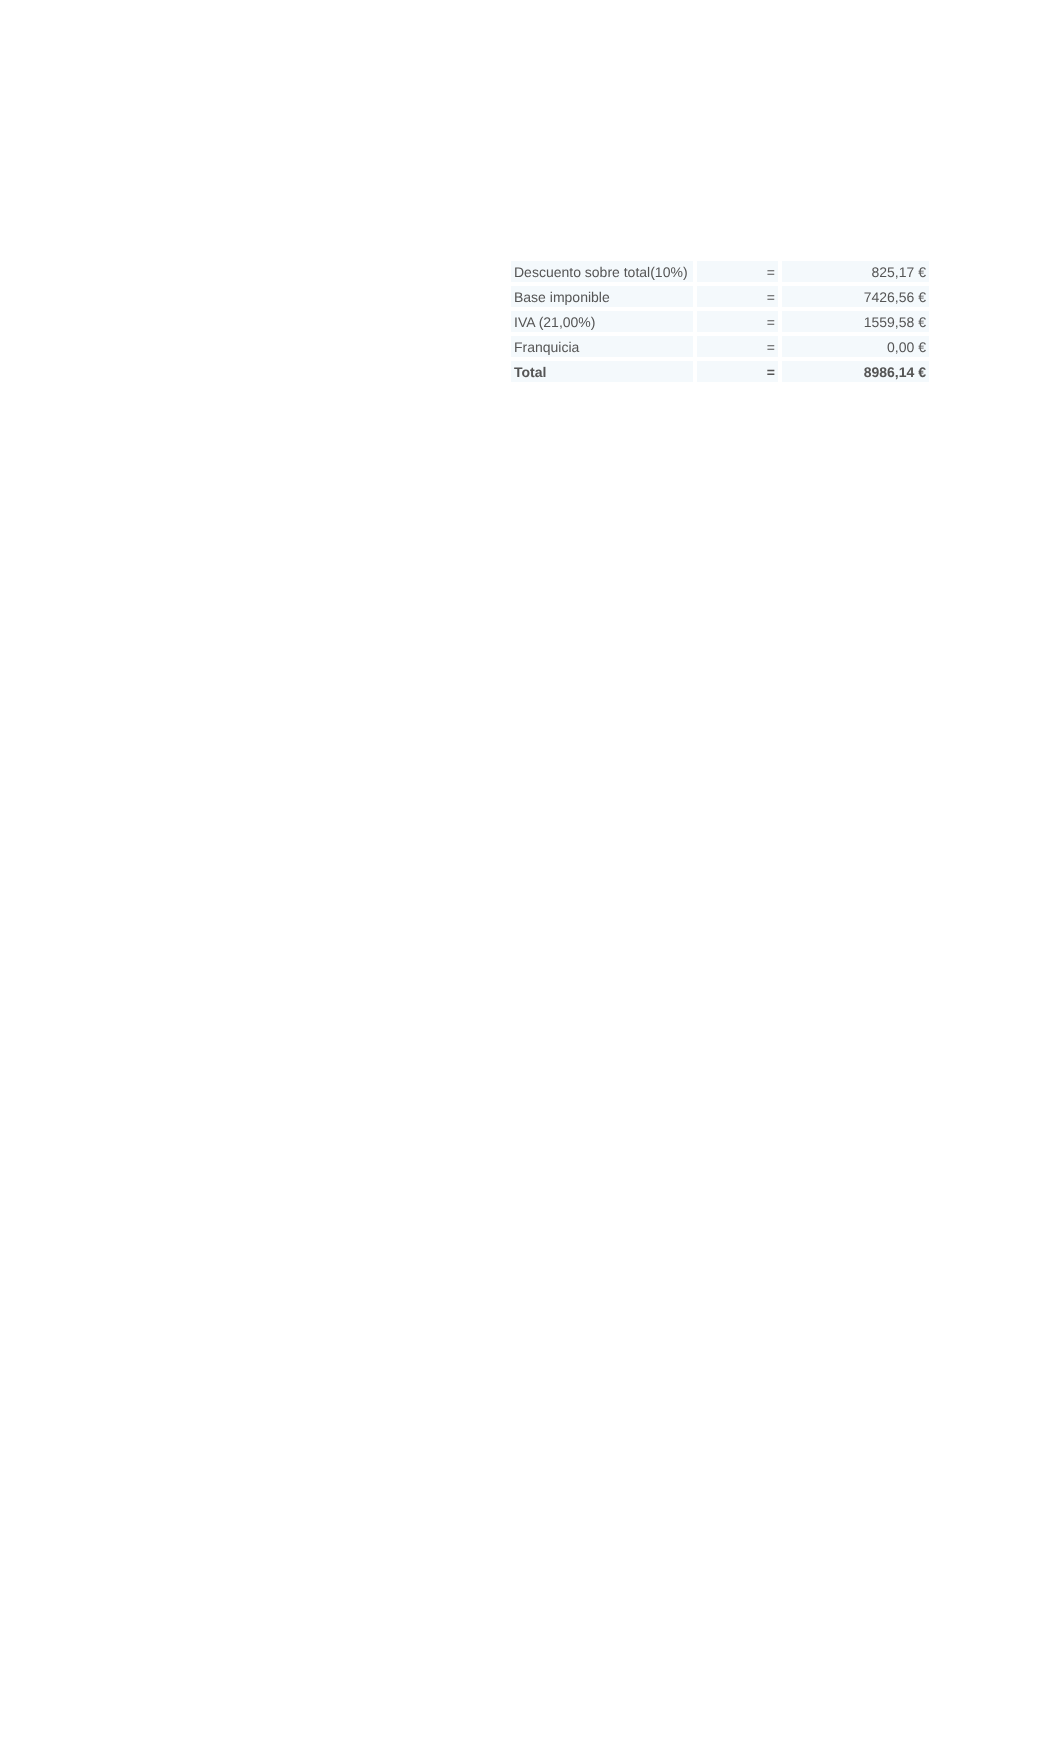| Descuento sobre total(10%) | = | 825,17 € |
| Base imponible | = | 7426,56 € |
| IVA (21,00%) | = | 1559,58 € |
| Franquicia | = | 0,00 € |
| Total | = | 8986,14 € |